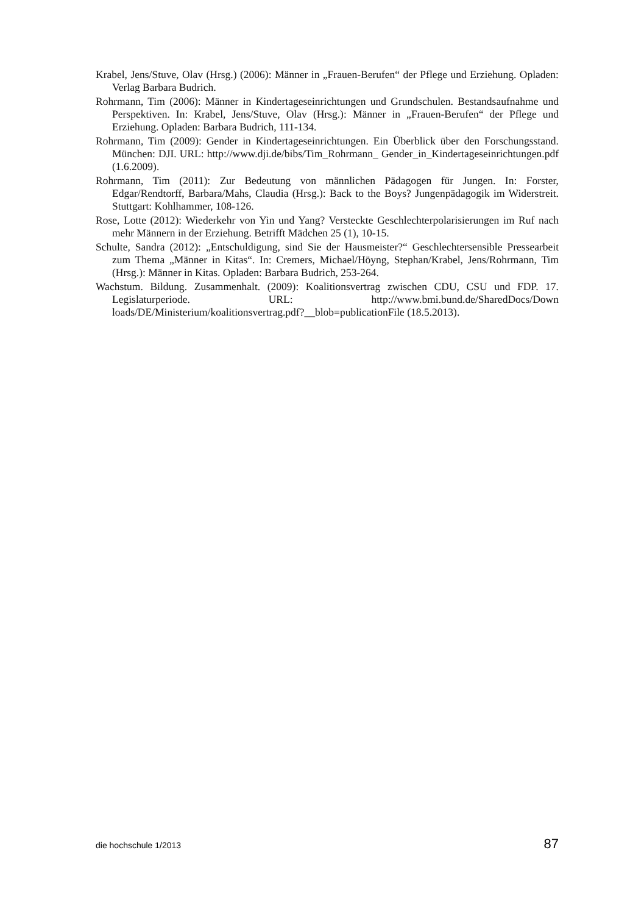Krabel, Jens/Stuve, Olav (Hrsg.) (2006): Männer in „Frauen-Berufen“ der Pflege und Erziehung. Opladen: Verlag Barbara Budrich.
Rohrmann, Tim (2006): Männer in Kindertageseinrichtungen und Grundschulen. Bestandsaufnahme und Perspektiven. In: Krabel, Jens/Stuve, Olav (Hrsg.): Männer in „Frauen-Berufen“ der Pflege und Erziehung. Opladen: Barbara Budrich, 111-134.
Rohrmann, Tim (2009): Gender in Kindertageseinrichtungen. Ein Überblick über den Forschungsstand. München: DJI. URL: http://www.dji.de/bibs/Tim_Rohrmann_ Gender_in_Kindertageseinrichtungen.pdf (1.6.2009).
Rohrmann, Tim (2011): Zur Bedeutung von männlichen Pädagogen für Jungen. In: Forster, Edgar/Rendtorff, Barbara/Mahs, Claudia (Hrsg.): Back to the Boys? Jungenpädagogik im Widerstreit. Stuttgart: Kohlhammer, 108-126.
Rose, Lotte (2012): Wiederkehr von Yin und Yang? Versteckte Geschlechterpolarisierungen im Ruf nach mehr Männern in der Erziehung. Betrifft Mädchen 25 (1), 10-15.
Schulte, Sandra (2012): „Entschuldigung, sind Sie der Hausmeister?“ Geschlechtersensible Pressearbeit zum Thema „Männer in Kitas“. In: Cremers, Michael/Höyng, Stephan/Krabel, Jens/Rohrmann, Tim (Hrsg.): Männer in Kitas. Opladen: Barbara Budrich, 253-264.
Wachstum. Bildung. Zusammenhalt. (2009): Koalitionsvertrag zwischen CDU, CSU und FDP. 17. Legislaturperiode. URL: http://www.bmi.bund.de/SharedDocs/Down loads/DE/Ministerium/koalitionsvertrag.pdf?__blob=publicationFile (18.5.2013).
die hochschule 1/2013 87